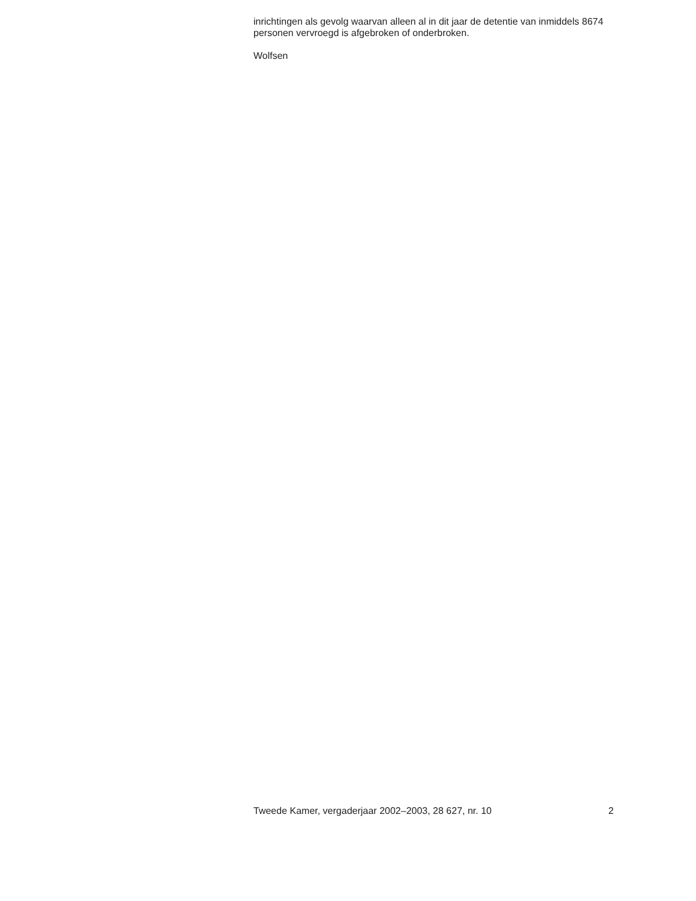inrichtingen als gevolg waarvan alleen al in dit jaar de detentie van inmiddels 8674 personen vervroegd is afgebroken of onderbroken.
Wolfsen
Tweede Kamer, vergaderjaar 2002–2003, 28 627, nr. 10 2